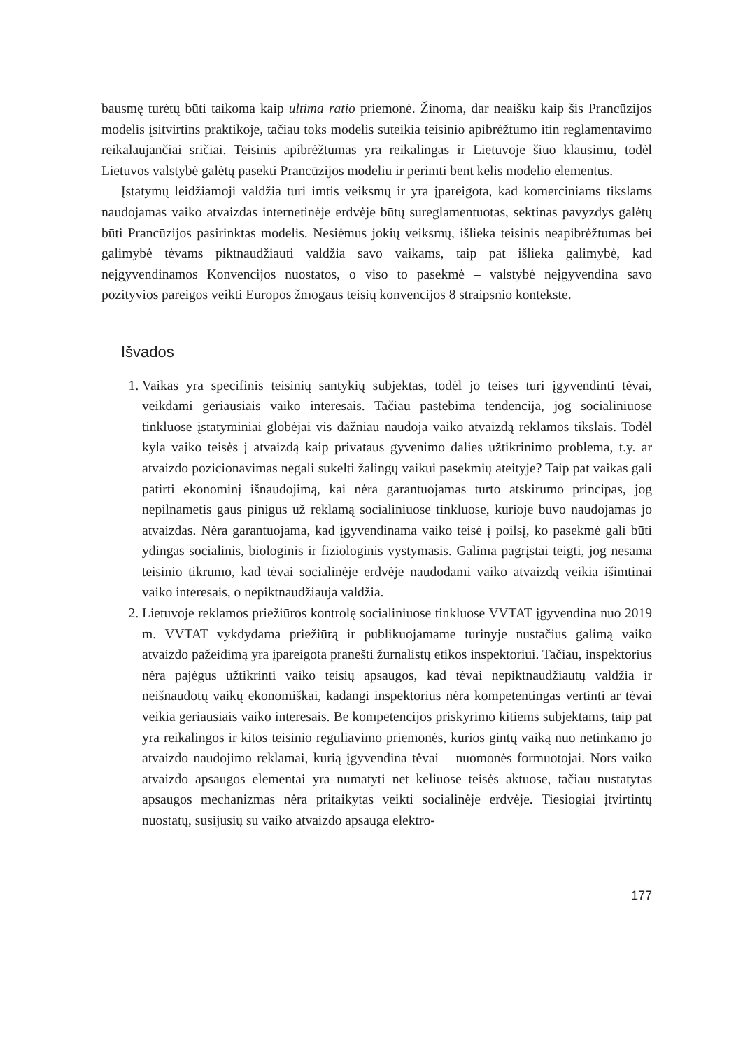bausmę turėtų būti taikoma kaip ultima ratio priemonė. Žinoma, dar neaišku kaip šis Prancūzijos modelis įsitvirtins praktikoje, tačiau toks modelis suteikia teisinio apibrėžtumo itin reglamentavimo reikalaujančiai sričiai. Teisinis apibrėžtumas yra reikalingas ir Lietuvoje šiuo klausimu, todėl Lietuvos valstybė galėtų pasekti Prancūzijos modeliu ir perimti bent kelis modelio elementus.
Įstatymų leidžiamoji valdžia turi imtis veiksmų ir yra įpareigota, kad komerciniams tikslams naudojamas vaiko atvaizdas internetinėje erdvėje būtų sureglamentuotas, sektinas pavyzdys galėtų būti Prancūzijos pasirinktas modelis. Nesiėmus jokių veiksmų, išlieka teisinis neapibrėžtumas bei galimybė tėvams piktnaudžiauti valdžia savo vaikams, taip pat išlieka galimybė, kad neįgyvendinamos Konvencijos nuostatos, o viso to pasekmė – valstybė neįgyvendina savo pozityvios pareigos veikti Europos žmogaus teisių konvencijos 8 straipsnio kontekste.
Išvados
1. Vaikas yra specifinis teisinių santykių subjektas, todėl jo teises turi įgyvendinti tėvai, veikdami geriausiais vaiko interesais. Tačiau pastebima tendencija, jog socialiniuose tinkluose įstatyminiai globėjai vis dažniau naudoja vaiko atvaizdą reklamos tikslais. Todėl kyla vaiko teisės į atvaizdą kaip privataus gyvenimo dalies užtikrinimo problema, t.y. ar atvaizdo pozicionavimas negali sukelti žalingų vaikui pasekmių ateityje? Taip pat vaikas gali patirti ekonominį išnaudojimą, kai nėra garantuojamas turto atskirumo principas, jog nepilnametis gaus pinigus už reklamą socialiniuose tinkluose, kurioje buvo naudojamas jo atvaizdas. Nėra garantuojama, kad įgyvendinama vaiko teisė į poilsį, ko pasekmė gali būti ydingas socialinis, biologinis ir fiziologinis vystymasis. Galima pagrįstai teigti, jog nesama teisinio tikrumo, kad tėvai socialinėje erdvėje naudodami vaiko atvaizdą veikia išimtinai vaiko interesais, o nepiktnaudžiauja valdžia.
2. Lietuvoje reklamos priežiūros kontrolę socialiniuose tinkluose VVTAT įgyvendina nuo 2019 m. VVTAT vykdydama priežiūrą ir publikuojamame turinyje nustačius galimą vaiko atvaizdo pažeidimą yra įpareigota pranešti žurnalistų etikos inspektoriui. Tačiau, inspektorius nėra pajėgus užtikrinti vaiko teisių apsaugos, kad tėvai nepiktnaudžiautų valdžia ir neišnaudotų vaikų ekonomiškai, kadangi inspektorius nėra kompetentingas vertinti ar tėvai veikia geriausiais vaiko interesais. Be kompetencijos priskyrimo kitiems subjektams, taip pat yra reikalingos ir kitos teisinio reguliavimo priemonės, kurios gintų vaiką nuo netinkamo jo atvaizdo naudojimo reklamai, kurią įgyvendina tėvai – nuomonės formuotojai. Nors vaiko atvaizdo apsaugos elementai yra numatyti net keliuose teisės aktuose, tačiau nustatytas apsaugos mechanizmas nėra pritaikytas veikti socialinėje erdvėje. Tiesiogiai įtvirtintų nuostatų, susijusių su vaiko atvaizdo apsauga elektro-
177